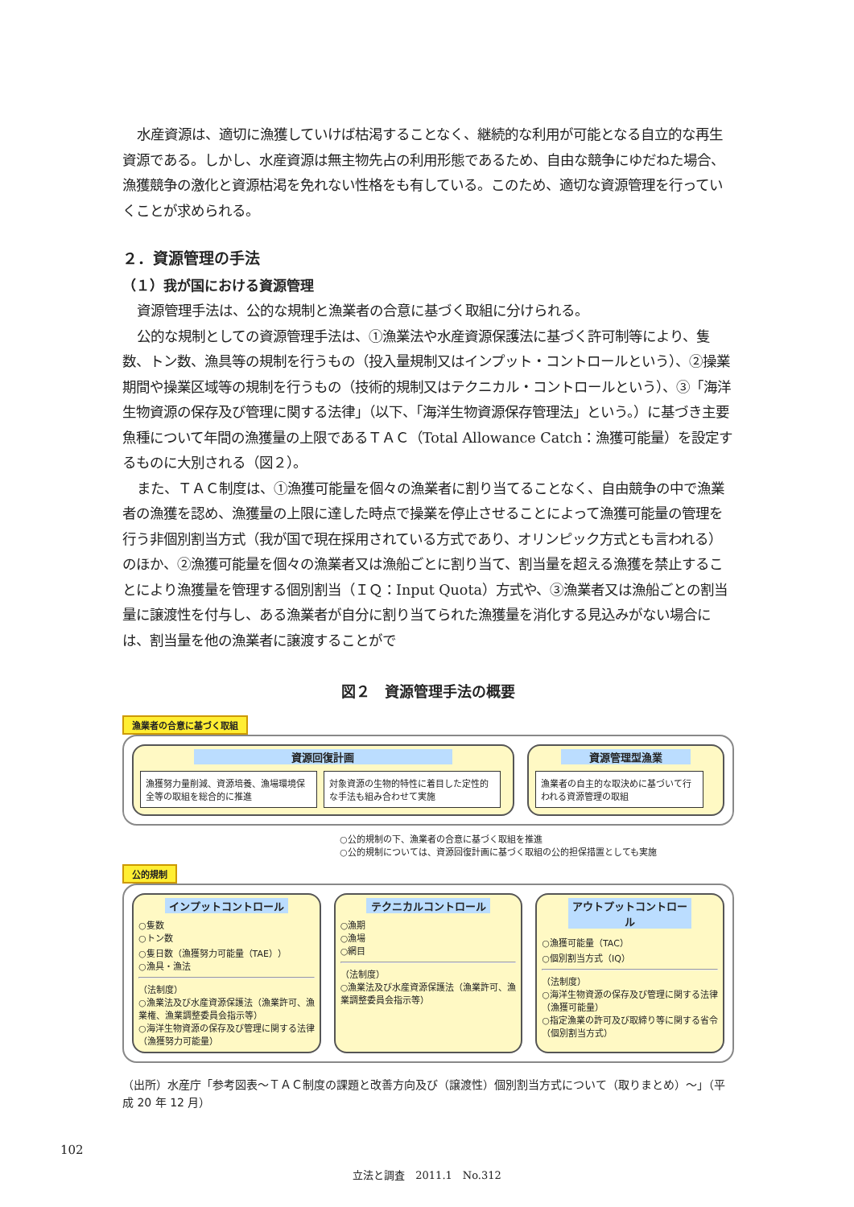水産資源は、適切に漁獲していけば枯渇することなく、継続的な利用が可能となる自立的な再生資源である。しかし、水産資源は無主物先占の利用形態であるため、自由な競争にゆだねた場合、漁獲競争の激化と資源枯渇を免れない性格をも有している。このため、適切な資源管理を行っていくことが求められる。
２．資源管理の手法
（１）我が国における資源管理
資源管理手法は、公的な規制と漁業者の合意に基づく取組に分けられる。
公的な規制としての資源管理手法は、①漁業法や水産資源保護法に基づく許可制等により、隻数、トン数、漁具等の規制を行うもの（投入量規制又はインプット・コントロールという）、②操業期間や操業区域等の規制を行うもの（技術的規制又はテクニカル・コントロールという）、③「海洋生物資源の保存及び管理に関する法律」（以下、「海洋生物資源保存管理法」という。）に基づき主要魚種について年間の漁獲量の上限であるＴＡＣ（Total Allowance Catch：漁獲可能量）を設定するものに大別される（図２）。
また、ＴＡＣ制度は、①漁獲可能量を個々の漁業者に割り当てることなく、自由競争の中で漁業者の漁獲を認め、漁獲量の上限に達した時点で操業を停止させることによって漁獲可能量の管理を行う非個別割当方式（我が国で現在採用されている方式であり、オリンピック方式とも言われる）のほか、②漁獲可能量を個々の漁業者又は漁船ごとに割り当て、割当量を超える漁獲を禁止することにより漁獲量を管理する個別割当（ＩＱ：Input Quota）方式や、③漁業者又は漁船ごとの割当量に譲渡性を付与し、ある漁業者が自分に割り当てられた漁獲量を消化する見込みがない場合には、割当量を他の漁業者に譲渡することがで
図２　資源管理手法の概要
漁業者の合意に基づく取組
資源回復計画
漁獲努力量削減、資源培養、漁場環境保全等の取組を総合的に推進
対象資源の生物的特性に着目した定性的な手法も組み合わせて実施
資源管理型漁業
漁業者の自主的な取決めに基づいて行われる資源管理の取組
○公的規制の下、漁業者の合意に基づく取組を推進
○公的規制については、資源回復計画に基づく取組の公的担保措置としても実施
公的規制
インプットコントロール
○隻数
○トン数
○隻日数（漁獲努力可能量（TAE））
○漁具・漁法
（法制度）
○漁業法及び水産資源保護法（漁業許可、漁業権、漁業調整委員会指示等）
○海洋生物資源の保存及び管理に関する法律（漁獲努力可能量）
テクニカルコントロール
○漁期
○漁場
○網目
（法制度）
○漁業法及び水産資源保護法（漁業許可、漁業調整委員会指示等）
アウトプットコントロール
○漁獲可能量（TAC）
○個別割当方式（IQ）
（法制度）
○海洋生物資源の保存及び管理に関する法律（漁獲可能量）
○指定漁業の許可及び取締り等に関する省令（個別割当方式）
（出所）水産庁「参考図表～ＴＡＣ制度の課題と改善方向及び（譲渡性）個別割当方式について（取りまとめ）～」（平成 20 年 12 月）
102
立法と調査　2011.1　No.312